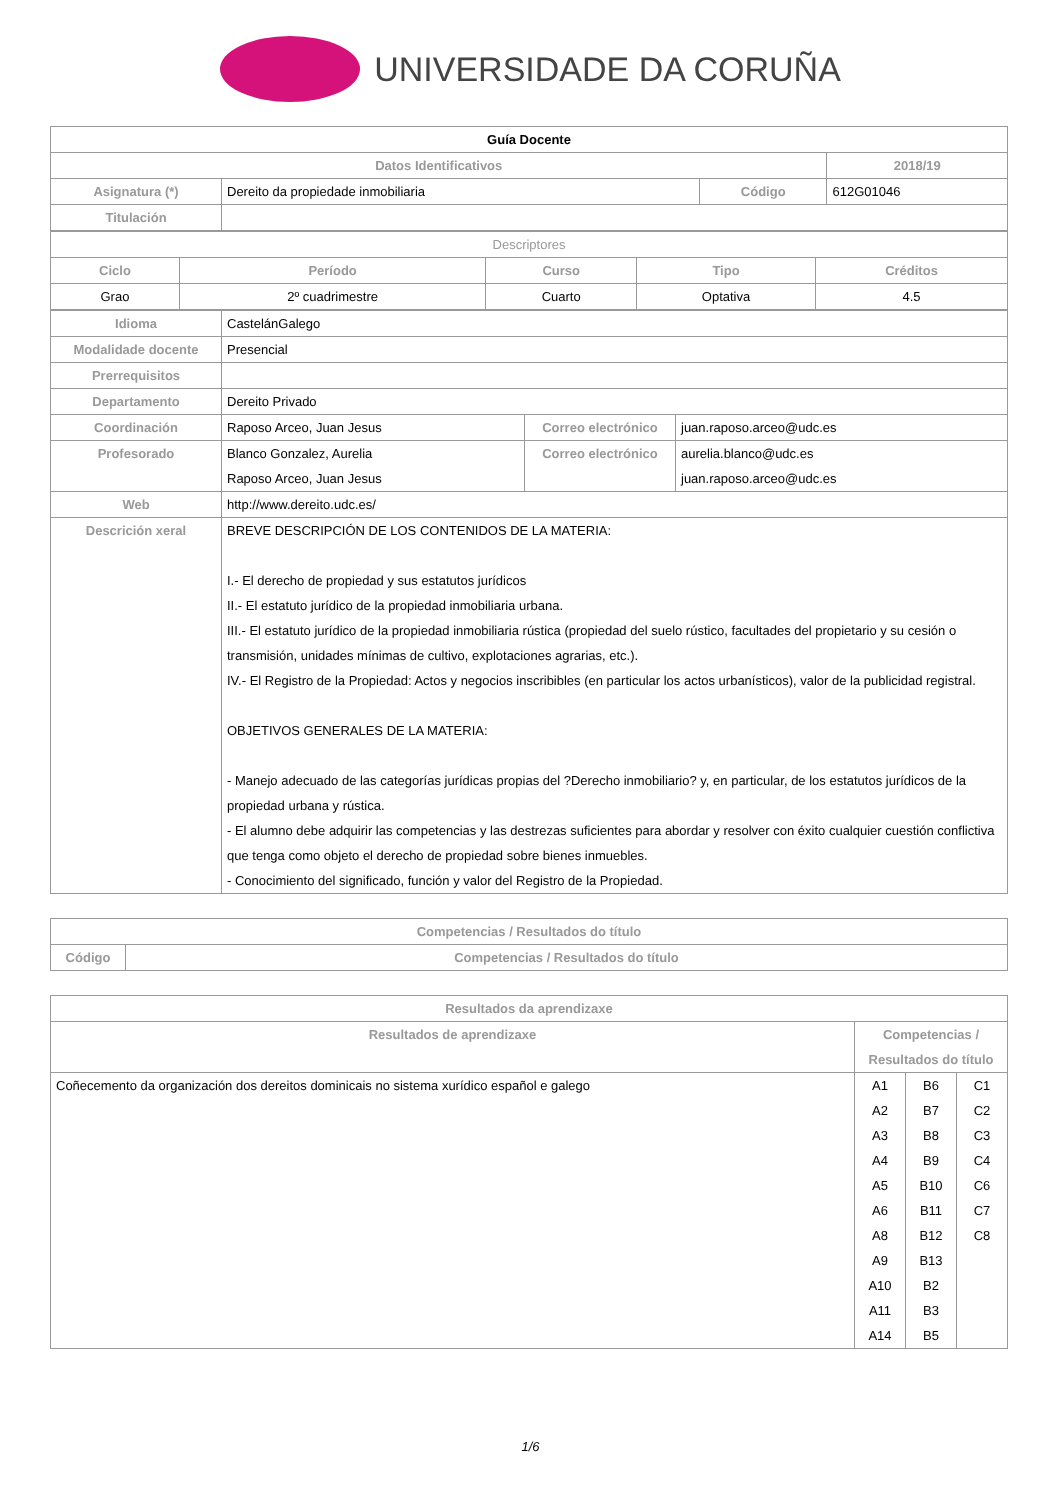UNIVERSIDADE DA CORUÑA
| Guía Docente | | | | |
| --- | --- | --- | --- | --- |
| Datos Identificativos | | | | 2018/19 |
| Asignatura (*) | Dereito da propiedade inmobiliaria | Código | 612G01046 | |
| Titulación | | | | |
| Descriptores | | | | |
| Ciclo | Período | Curso | Tipo | Créditos |
| Grao | 2º cuadrimestre | Cuarto | Optativa | 4.5 |
| Idioma | CastelánGalego | | |
| Modalidade docente | Presencial | | |
| Prerrequisitos | | | |
| Departamento | Dereito Privado | | |
| Coordinación | Raposo Arceo, Juan Jesus | Correo electrónico | juan.raposo.arceo@udc.es |
| Profesorado | Blanco Gonzalez, Aurelia Raposo Arceo, Juan Jesus | Correo electrónico | aurelia.blanco@udc.es juan.raposo.arceo@udc.es |
| Web | http://www.dereito.udc.es/ | | |
| Descrición xeral | BREVE DESCRIPCIÓN DE LOS CONTENIDOS DE LA MATERIA: I.- El derecho de propiedad y sus estatutos jurídicos II.- El estatuto jurídico de la propiedad inmobiliaria urbana. III.- El estatuto jurídico de la propiedad inmobiliaria rústica (propiedad del suelo rústico, facultades del propietario y su cesión o transmisión, unidades mínimas de cultivo, explotaciones agrarias, etc.). IV.- El Registro de la Propiedad: Actos y negocios inscribibles (en particular los actos urbanísticos), valor de la publicidad registral. OBJETIVOS GENERALES DE LA MATERIA: - Manejo adecuado de las categorías jurídicas propias del ?Derecho inmobiliario? y, en particular, de los estatutos jurídicos de la propiedad urbana y rústica. - El alumno debe adquirir las competencias y las destrezas suficientes para abordar y resolver con éxito cualquier cuestión conflictiva que tenga como objeto el derecho de propiedad sobre bienes inmuebles. - Conocimiento del significado, función y valor del Registro de la Propiedad. | | |
| Competencias / Resultados do título | |
| --- | --- |
| Código | Competencias / Resultados do título |
| Resultados da aprendizaxe | | | |
| --- | --- | --- | --- |
| Resultados de aprendizaxe | Competencias / Resultados do título | | |
| Coñecemento da organización dos dereitos dominicais no sistema xurídico español e galego | A1 A2 A3 A4 A5 A6 A8 A9 A10 A11 A14 | B6 B7 B8 B9 B10 B11 B12 B13 B2 B3 B5 | C1 C2 C3 C4 C6 C7 C8 |
1/6